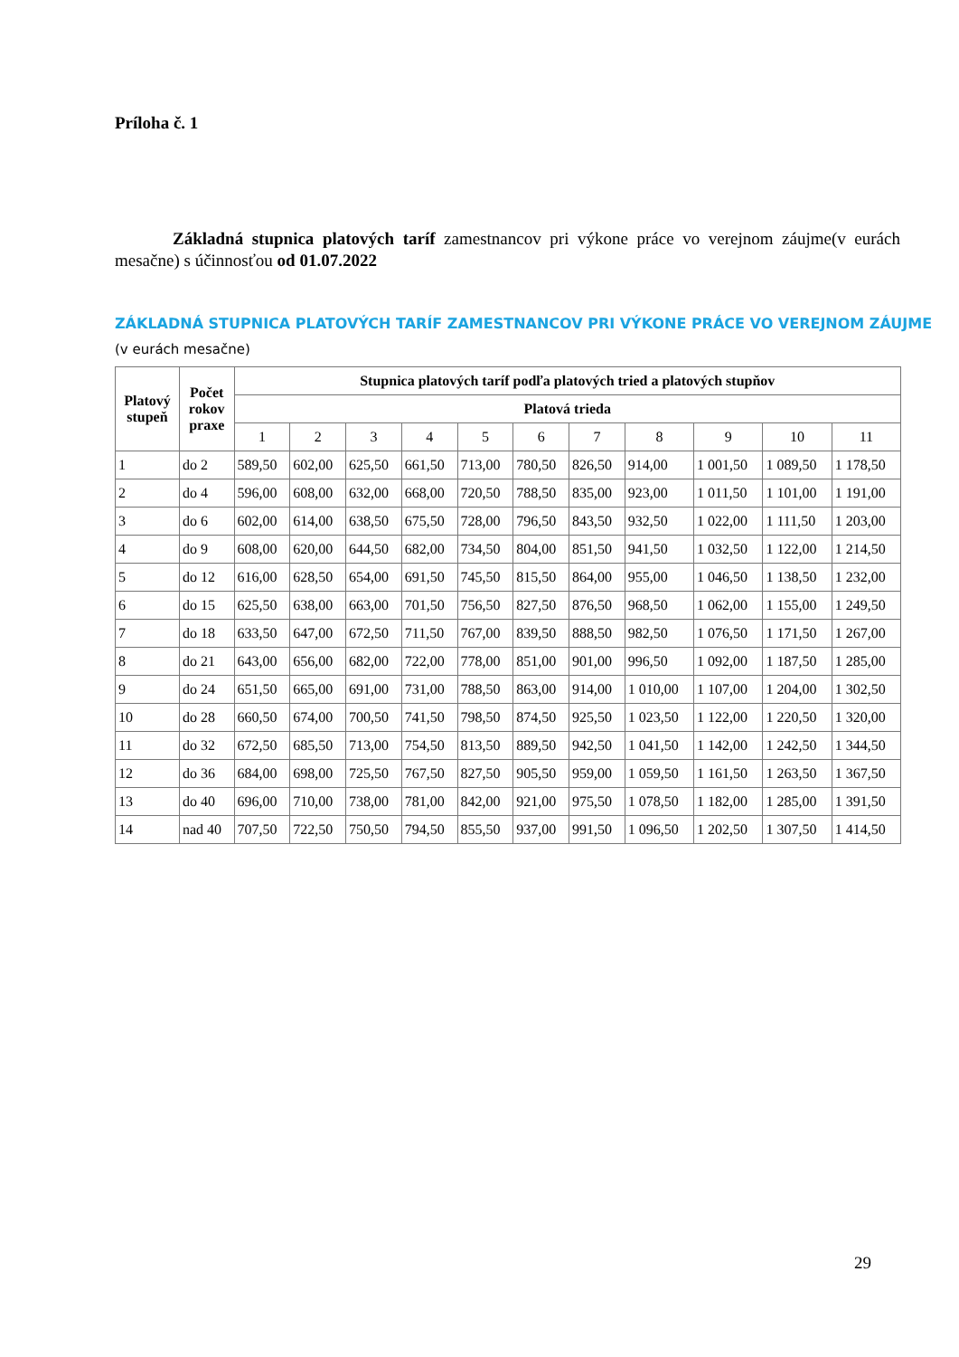Príloha č. 1
Základná stupnica platových taríf zamestnancov pri výkone práce vo verejnom záujme(v eurách mesačne) s účinnosťou od 01.07.2022
ZÁKLADNÁ STUPNICA PLATOVÝCH TARÍF ZAMESTNANCOV PRI VÝKONE PRÁCE VO VEREJNOM ZÁUJME
(v eurách mesačne)
| Platový stupeň | Počet rokov praxe | Stupnica platových taríf podľa platových tried a platových stupňov | | | | | | | | | | |
| --- | --- | --- | --- | --- | --- | --- | --- | --- | --- | --- | --- | --- |
| | | Platová trieda | | | | | | | | | | |
| | | 1 | 2 | 3 | 4 | 5 | 6 | 7 | 8 | 9 | 10 | 11 |
| 1 | do 2 | 589,50 | 602,00 | 625,50 | 661,50 | 713,00 | 780,50 | 826,50 | 914,00 | 1 001,50 | 1 089,50 | 1 178,50 |
| 2 | do 4 | 596,00 | 608,00 | 632,00 | 668,00 | 720,50 | 788,50 | 835,00 | 923,00 | 1 011,50 | 1 101,00 | 1 191,00 |
| 3 | do 6 | 602,00 | 614,00 | 638,50 | 675,50 | 728,00 | 796,50 | 843,50 | 932,50 | 1 022,00 | 1 111,50 | 1 203,00 |
| 4 | do 9 | 608,00 | 620,00 | 644,50 | 682,00 | 734,50 | 804,00 | 851,50 | 941,50 | 1 032,50 | 1 122,00 | 1 214,50 |
| 5 | do 12 | 616,00 | 628,50 | 654,00 | 691,50 | 745,50 | 815,50 | 864,00 | 955,00 | 1 046,50 | 1 138,50 | 1 232,00 |
| 6 | do 15 | 625,50 | 638,00 | 663,00 | 701,50 | 756,50 | 827,50 | 876,50 | 968,50 | 1 062,00 | 1 155,00 | 1 249,50 |
| 7 | do 18 | 633,50 | 647,00 | 672,50 | 711,50 | 767,00 | 839,50 | 888,50 | 982,50 | 1 076,50 | 1 171,50 | 1 267,00 |
| 8 | do 21 | 643,00 | 656,00 | 682,00 | 722,00 | 778,00 | 851,00 | 901,00 | 996,50 | 1 092,00 | 1 187,50 | 1 285,00 |
| 9 | do 24 | 651,50 | 665,00 | 691,00 | 731,00 | 788,50 | 863,00 | 914,00 | 1 010,00 | 1 107,00 | 1 204,00 | 1 302,50 |
| 10 | do 28 | 660,50 | 674,00 | 700,50 | 741,50 | 798,50 | 874,50 | 925,50 | 1 023,50 | 1 122,00 | 1 220,50 | 1 320,00 |
| 11 | do 32 | 672,50 | 685,50 | 713,00 | 754,50 | 813,50 | 889,50 | 942,50 | 1 041,50 | 1 142,00 | 1 242,50 | 1 344,50 |
| 12 | do 36 | 684,00 | 698,00 | 725,50 | 767,50 | 827,50 | 905,50 | 959,00 | 1 059,50 | 1 161,50 | 1 263,50 | 1 367,50 |
| 13 | do 40 | 696,00 | 710,00 | 738,00 | 781,00 | 842,00 | 921,00 | 975,50 | 1 078,50 | 1 182,00 | 1 285,00 | 1 391,50 |
| 14 | nad 40 | 707,50 | 722,50 | 750,50 | 794,50 | 855,50 | 937,00 | 991,50 | 1 096,50 | 1 202,50 | 1 307,50 | 1 414,50 |
29